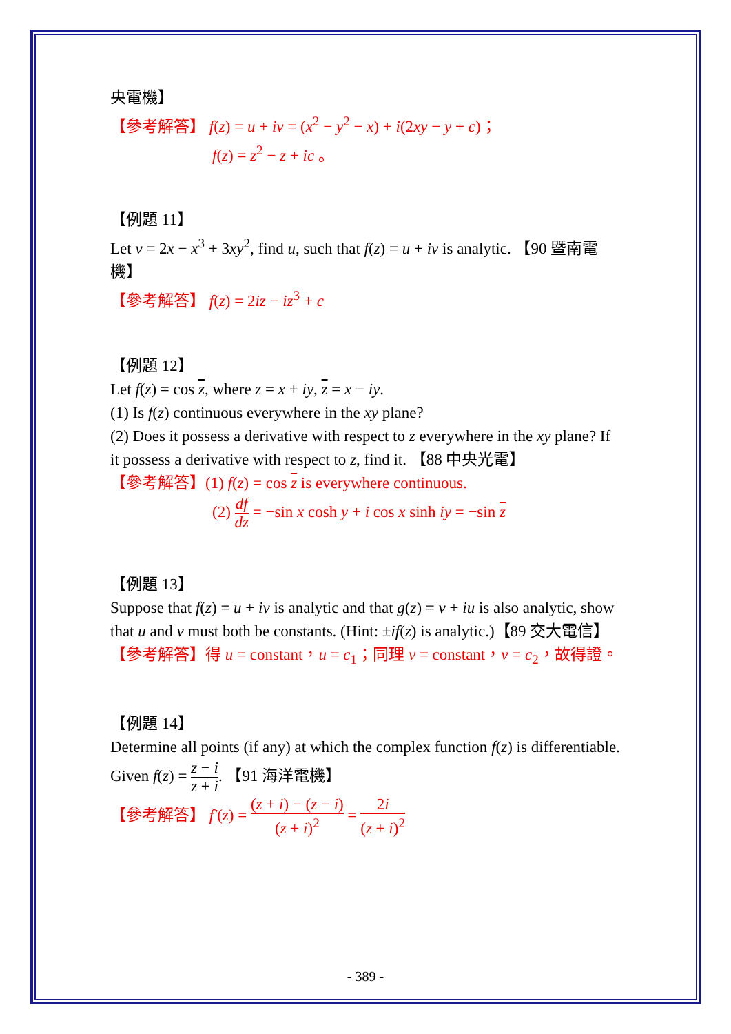央電機】
【參考解答】 f(z) = u + iv = (x<sup>2</sup> − y<sup>2</sup> − x) + i(2xy − y + c)；
f(z) = z<sup>2</sup> − z + ic 。
【例題 11】
Let v = 2x − x<sup>3</sup> + 3xy<sup>2</sup>, find u, such that f(z) = u + iv is analytic. 【90 暨南電機】
【參考解答】 f(z) = 2iz − iz<sup>3</sup> + c
【例題 12】
Let f(z) = cos z, where z = x + iy, z = x − iy.
(1) Is f(z) continuous everywhere in the xy plane?
(2) Does it possess a derivative with respect to z everywhere in the xy plane? If it possess a derivative with respect to z, find it. 【88 中央光電】
【參考解答】(1) f(z) = cos z is everywhere continuous.
(2) df dz = −sin x cosh y + i cos x sinh iy = −sin z
【例題 13】
Suppose that f(z) = u + iv is analytic and that g(z) = v + iu is also analytic, show that u and v must both be constants. (Hint: ±if(z) is analytic.)【89 交大電信】
【參考解答】得 u = constant，u = c<sub>1</sub>；同理 v = constant，v = c<sub>2</sub>，故得證。
【例題 14】
Determine all points (if any) at which the complex function f(z) is differentiable. Given f(z) = z − i z + i. 【91 海洋電機】
【參考解答】 f′(z) = (z + i) − (z − i) (z + i)<sup>2</sup> = 2i (z + i)<sup>2</sup>
- 389 -